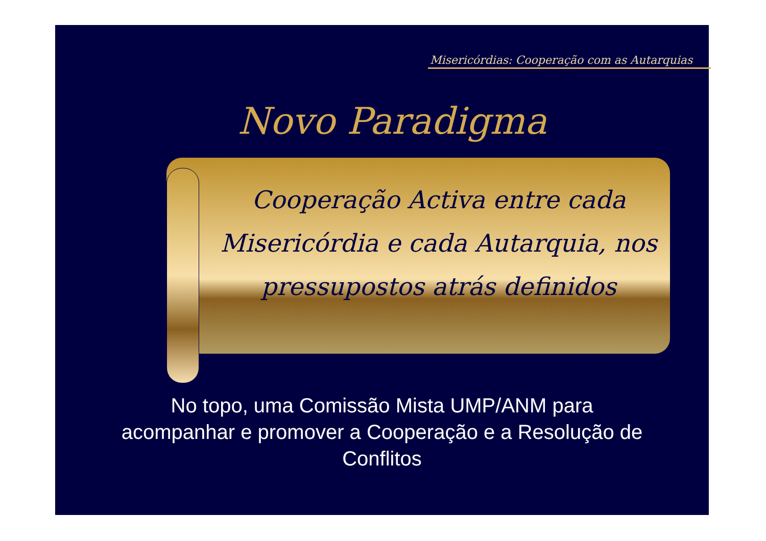Misericórdias: Cooperação com as Autarquias
Novo Paradigma
Cooperação Activa entre cada Misericórdia e cada Autarquia, nos pressupostos atrás definidos
No topo, uma Comissão Mista UMP/ANM para
acompanhar e promover a Cooperação e a Resolução de
Conflitos